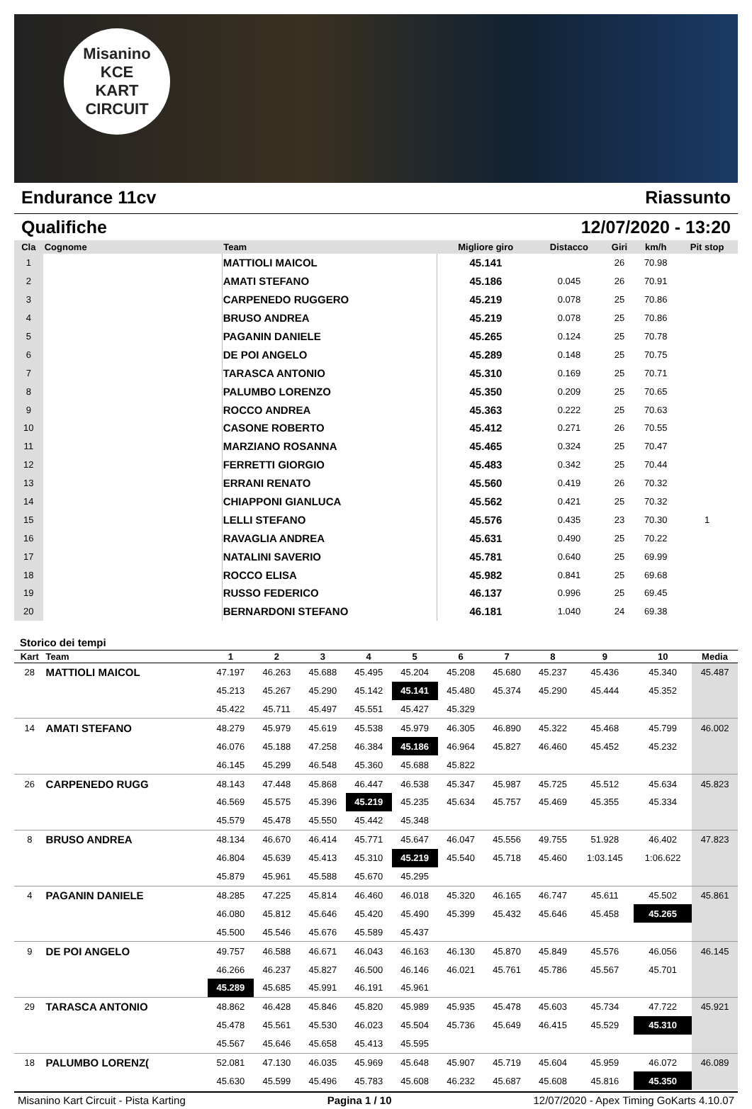Misanino
KCE
KART CIRCUIT
Endurance 11cv Riassunto
Qualifiche 12/07/2020 - 13:20
| Cla | Cognome | Team | Migliore giro | Distacco | Giri | km/h | Pit stop |
| --- | --- | --- | --- | --- | --- | --- | --- |
| 1 | | MATTIOLI MAICOL | 45.141 | | 26 | 70.98 | |
| 2 | | AMATI STEFANO | 45.186 | 0.045 | 26 | 70.91 | |
| 3 | | CARPENEDO RUGGERO | 45.219 | 0.078 | 25 | 70.86 | |
| 4 | | BRUSO ANDREA | 45.219 | 0.078 | 25 | 70.86 | |
| 5 | | PAGANIN DANIELE | 45.265 | 0.124 | 25 | 70.78 | |
| 6 | | DE POI ANGELO | 45.289 | 0.148 | 25 | 70.75 | |
| 7 | | TARASCA ANTONIO | 45.310 | 0.169 | 25 | 70.71 | |
| 8 | | PALUMBO LORENZO | 45.350 | 0.209 | 25 | 70.65 | |
| 9 | | ROCCO ANDREA | 45.363 | 0.222 | 25 | 70.63 | |
| 10 | | CASONE ROBERTO | 45.412 | 0.271 | 26 | 70.55 | |
| 11 | | MARZIANO ROSANNA | 45.465 | 0.324 | 25 | 70.47 | |
| 12 | | FERRETTI GIORGIO | 45.483 | 0.342 | 25 | 70.44 | |
| 13 | | ERRANI RENATO | 45.560 | 0.419 | 26 | 70.32 | |
| 14 | | CHIAPPONI GIANLUCA | 45.562 | 0.421 | 25 | 70.32 | |
| 15 | | LELLI STEFANO | 45.576 | 0.435 | 23 | 70.30 | 1 |
| 16 | | RAVAGLIA ANDREA | 45.631 | 0.490 | 25 | 70.22 | |
| 17 | | NATALINI SAVERIO | 45.781 | 0.640 | 25 | 69.99 | |
| 18 | | ROCCO ELISA | 45.982 | 0.841 | 25 | 69.68 | |
| 19 | | RUSSO FEDERICO | 46.137 | 0.996 | 25 | 69.45 | |
| 20 | | BERNARDONI STEFANO | 46.181 | 1.040 | 24 | 69.38 | |
Storico dei tempi
| Kart | Team | 1 | 2 | 3 | 4 | 5 | 6 | 7 | 8 | 9 | 10 | Media |
| --- | --- | --- | --- | --- | --- | --- | --- | --- | --- | --- | --- | --- |
| 28 | MATTIOLI MAICOL | 47.197 | 46.263 | 45.688 | 45.495 | 45.204 | 45.208 | 45.680 | 45.237 | 45.436 | 45.340 | 45.487 |
| | | 45.213 | 45.267 | 45.290 | 45.142 | 45.141 | 45.480 | 45.374 | 45.290 | 45.444 | 45.352 | |
| | | 45.422 | 45.711 | 45.497 | 45.551 | 45.427 | 45.329 | | | | | |
| 14 | AMATI STEFANO | 48.279 | 45.979 | 45.619 | 45.538 | 45.979 | 46.305 | 46.890 | 45.322 | 45.468 | 45.799 | 46.002 |
| | | 46.076 | 45.188 | 47.258 | 46.384 | 45.186 | 46.964 | 45.827 | 46.460 | 45.452 | 45.232 | |
| | | 46.145 | 45.299 | 46.548 | 45.360 | 45.688 | 45.822 | | | | | |
| 26 | CARPENEDO RUGG | 48.143 | 47.448 | 45.868 | 46.447 | 46.538 | 45.347 | 45.987 | 45.725 | 45.512 | 45.634 | 45.823 |
| | | 46.569 | 45.575 | 45.396 | 45.219 | 45.235 | 45.634 | 45.757 | 45.469 | 45.355 | 45.334 | |
| | | 45.579 | 45.478 | 45.550 | 45.442 | 45.348 | | | | | | |
| 8 | BRUSO ANDREA | 48.134 | 46.670 | 46.414 | 45.771 | 45.647 | 46.047 | 45.556 | 49.755 | 51.928 | 46.402 | 47.823 |
| | | 46.804 | 45.639 | 45.413 | 45.310 | 45.219 | 45.540 | 45.718 | 45.460 | 1:03.145 | 1:06.622 | |
| | | 45.879 | 45.961 | 45.588 | 45.670 | 45.295 | | | | | | |
| 4 | PAGANIN DANIELE | 48.285 | 47.225 | 45.814 | 46.460 | 46.018 | 45.320 | 46.165 | 46.747 | 45.611 | 45.502 | 45.861 |
| | | 46.080 | 45.812 | 45.646 | 45.420 | 45.490 | 45.399 | 45.432 | 45.646 | 45.458 | 45.265 | |
| | | 45.500 | 45.546 | 45.676 | 45.589 | 45.437 | | | | | | |
| 9 | DE POI ANGELO | 49.757 | 46.588 | 46.671 | 46.043 | 46.163 | 46.130 | 45.870 | 45.849 | 45.576 | 46.056 | 46.145 |
| | | 46.266 | 46.237 | 45.827 | 46.500 | 46.146 | 46.021 | 45.761 | 45.786 | 45.567 | 45.701 | |
| | | 45.289 | 45.685 | 45.991 | 46.191 | 45.961 | | | | | | |
| 29 | TARASCA ANTONIO | 48.862 | 46.428 | 45.846 | 45.820 | 45.989 | 45.935 | 45.478 | 45.603 | 45.734 | 47.722 | 45.921 |
| | | 45.478 | 45.561 | 45.530 | 46.023 | 45.504 | 45.736 | 45.649 | 46.415 | 45.529 | 45.310 | |
| | | 45.567 | 45.646 | 45.658 | 45.413 | 45.595 | | | | | | |
| 18 | PALUMBO LORENZ( | 52.081 | 47.130 | 46.035 | 45.969 | 45.648 | 45.907 | 45.719 | 45.604 | 45.959 | 46.072 | 46.089 |
| | | 45.630 | 45.599 | 45.496 | 45.783 | 45.608 | 46.232 | 45.687 | 45.608 | 45.816 | 45.350 | |
Misanino Kart Circuit - Pista Karting Pagina 1 / 10 12/07/2020 - Apex Timing GoKarts 4.10.07